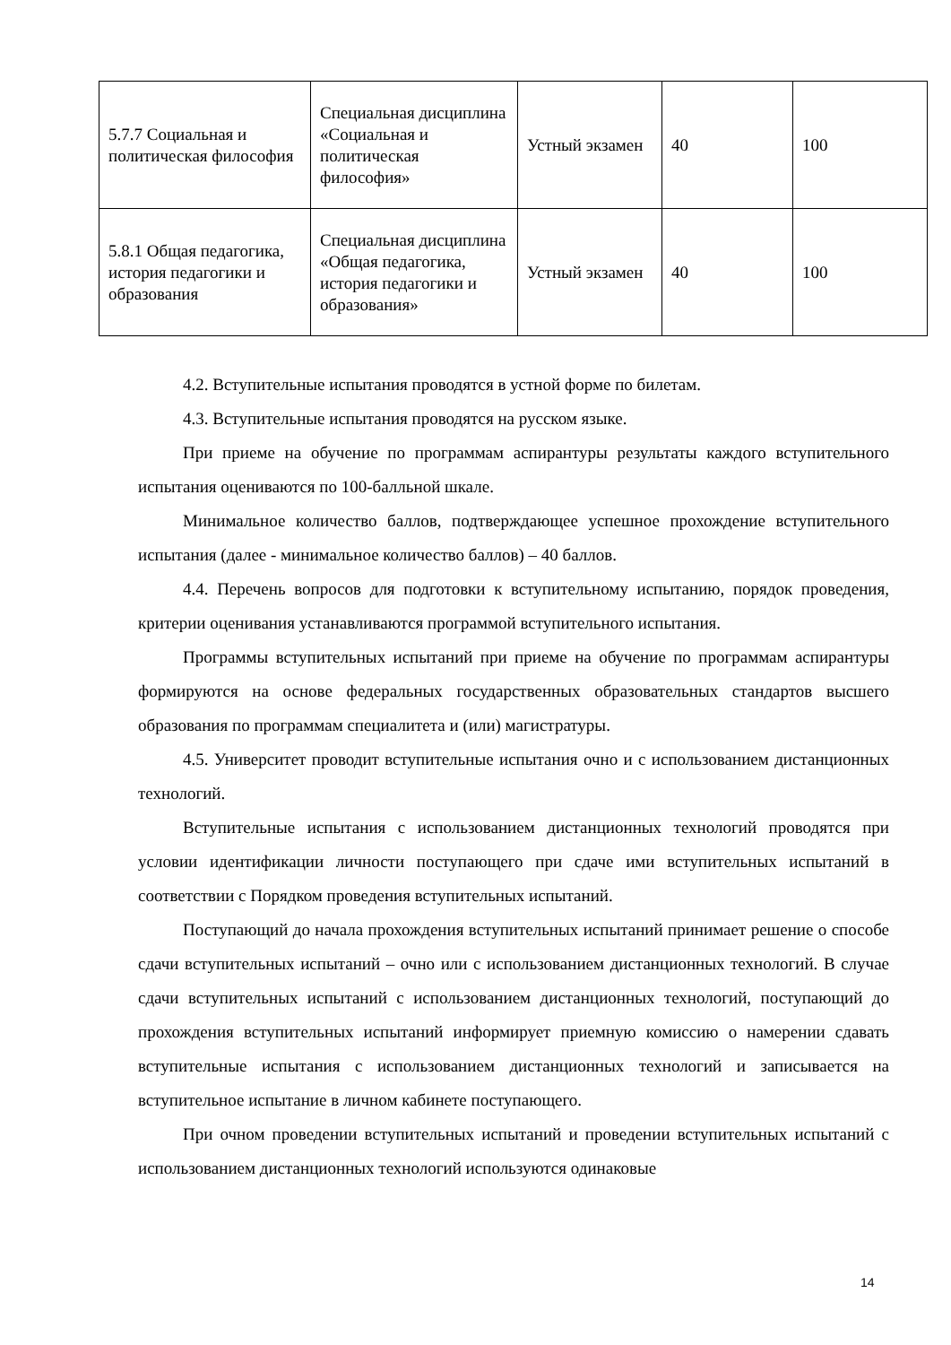| 5.7.7 Социальная и политическая философия | Специальная дисциплина «Социальная и политическая философия» | Устный экзамен | 40 | 100 |
| 5.8.1 Общая педагогика, история педагогики и образования | Специальная дисциплина «Общая педагогика, история педагогики и образования» | Устный экзамен | 40 | 100 |
4.2. Вступительные испытания проводятся в устной форме по билетам.
4.3. Вступительные испытания проводятся на русском языке.
При приеме на обучение по программам аспирантуры результаты каждого вступительного испытания оцениваются по 100-балльной шкале.
Минимальное количество баллов, подтверждающее успешное прохождение вступительного испытания (далее - минимальное количество баллов) – 40 баллов.
4.4. Перечень вопросов для подготовки к вступительному испытанию, порядок проведения, критерии оценивания устанавливаются программой вступительного испытания.
Программы вступительных испытаний при приеме на обучение по программам аспирантуры формируются на основе федеральных государственных образовательных стандартов высшего образования по программам специалитета и (или) магистратуры.
4.5. Университет проводит вступительные испытания очно и с использованием дистанционных технологий.
Вступительные испытания с использованием дистанционных технологий проводятся при условии идентификации личности поступающего при сдаче ими вступительных испытаний в соответствии с Порядком проведения вступительных испытаний.
Поступающий до начала прохождения вступительных испытаний принимает решение о способе сдачи вступительных испытаний – очно или с использованием дистанционных технологий. В случае сдачи вступительных испытаний с использованием дистанционных технологий, поступающий до прохождения вступительных испытаний информирует приемную комиссию о намерении сдавать вступительные испытания с использованием дистанционных технологий и записывается на вступительное испытание в личном кабинете поступающего.
При очном проведении вступительных испытаний и проведении вступительных испытаний с использованием дистанционных технологий используются одинаковые
14